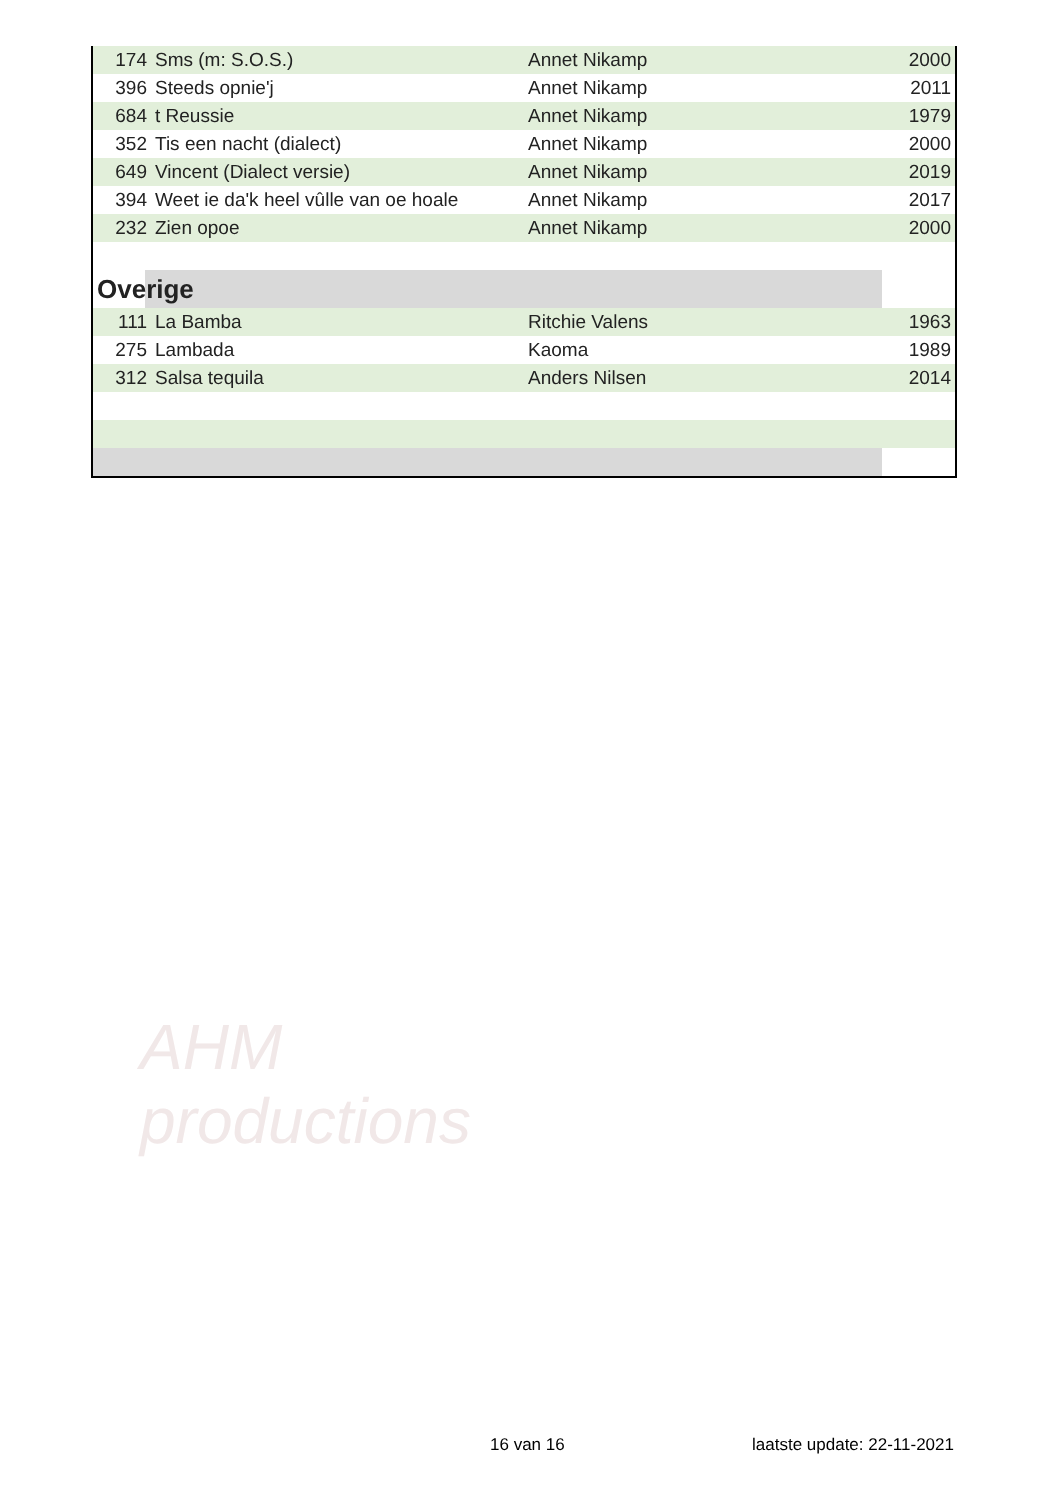| 174 | Sms (m: S.O.S.) | Annet Nikamp | 2000 |
| 396 | Steeds opnie'j | Annet Nikamp | 2011 |
| 684 | t Reussie | Annet Nikamp | 1979 |
| 352 | Tis een nacht (dialect) | Annet Nikamp | 2000 |
| 649 | Vincent (Dialect versie) | Annet Nikamp | 2019 |
| 394 | Weet ie da'k heel vûlle van oe hoale | Annet Nikamp | 2017 |
| 232 | Zien opoe | Annet Nikamp | 2000 |
| Overige | | | |
| 111 | La Bamba | Ritchie Valens | 1963 |
| 275 | Lambada | Kaoma | 1989 |
| 312 | Salsa tequila | Anders Nilsen | 2014 |
AHM
productions
16 van 16 laatste update: 22-11-2021